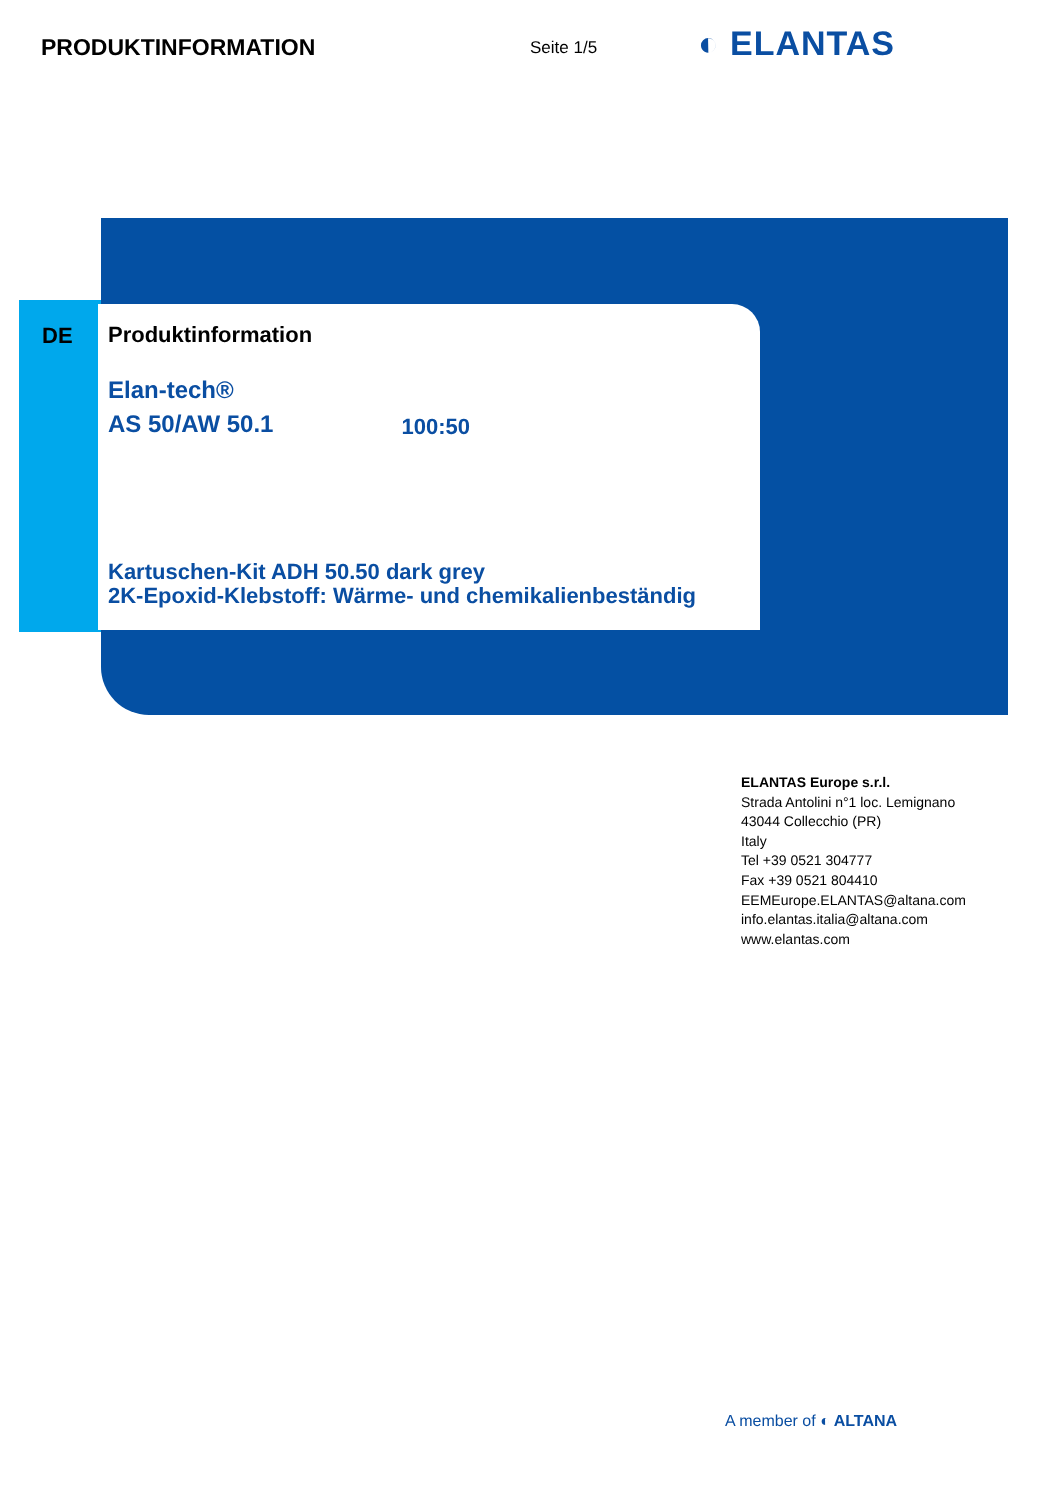PRODUKTINFORMATION Seite 1/5 ◐ ELANTAS
DE
Produktinformation
Elan-tech®
AS 50/AW 50.1 100:50
Kartuschen-Kit ADH 50.50 dark grey
2K-Epoxid-Klebstoff: Wärme- und chemikalienbeständig
ELANTAS Europe s.r.l.
Strada Antolini n°1 loc. Lemignano
43044 Collecchio (PR)
Italy
Tel +39 0521 304777
Fax +39 0521 804410
EEMEurope.ELANTAS@altana.com
info.elantas.italia@altana.com
www.elantas.com
A member of ◐ ALTANA